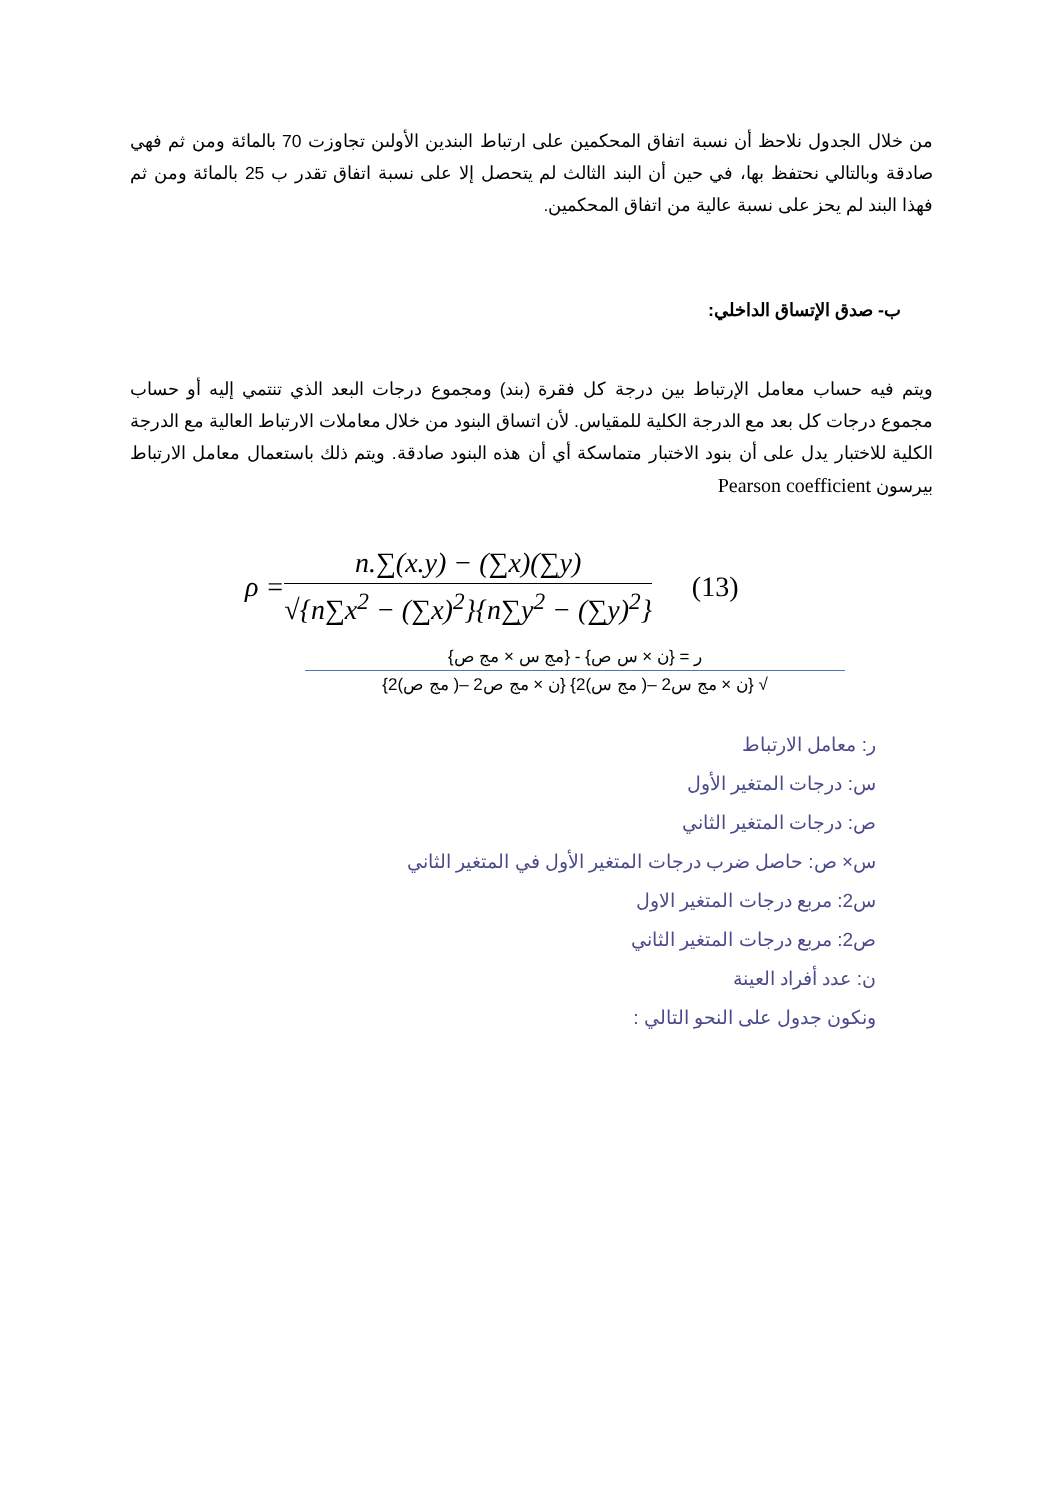من خلال الجدول نلاحظ أن نسبة اتفاق المحكمين على ارتباط البندين الأولىن تجاوزت 70 بالمائة ومن ثم فهي صادقة وبالتالي نحتفظ بها، في حين أن البند الثالث لم يتحصل إلا على نسبة اتفاق تقدر ب 25 بالمائة ومن ثم فهذا البند لم يحز على نسبة عالية من اتفاق المحكمين.
ب- صدق الإتساق الداخلي:
ويتم فيه حساب معامل الإرتباط بين درجة كل فقرة (بند) ومجموع درجات البعد الذي تنتمي إليه أو حساب مجموع درجات كل بعد مع الدرجة الكلية للمقياس. لأن اتساق البنود من خلال معاملات الارتباط العالية مع الدرجة الكلية للاختبار يدل على أن بنود الاختبار متماسكة أي أن هذه البنود صادقة. ويتم ذلك باستعمال معامل الارتباط بيرسون Pearson coefficient
ρ =
n.∑(x.y) − (∑x)(∑y)
√{n∑x<sup>2</sup> − (∑x)<sup>2</sup>}{n∑y<sup>2</sup> − (∑y)<sup>2</sup>}
(13)
ر = {ن × س ص} - {مج س × مج ص}
√ {ن × مج س2 –( مج س)2} {ن × مج ص2 –( مج ص)2}
ر: معامل الارتباط
س: درجات المتغير الأول
ص: درجات المتغير الثاني
س× ص: حاصل ضرب درجات المتغير الأول في المتغير الثاني
س2: مربع درجات المتغير الاول
ص2: مربع درجات المتغير الثاني
ن: عدد أفراد العينة
ونكون جدول على النحو التالي :